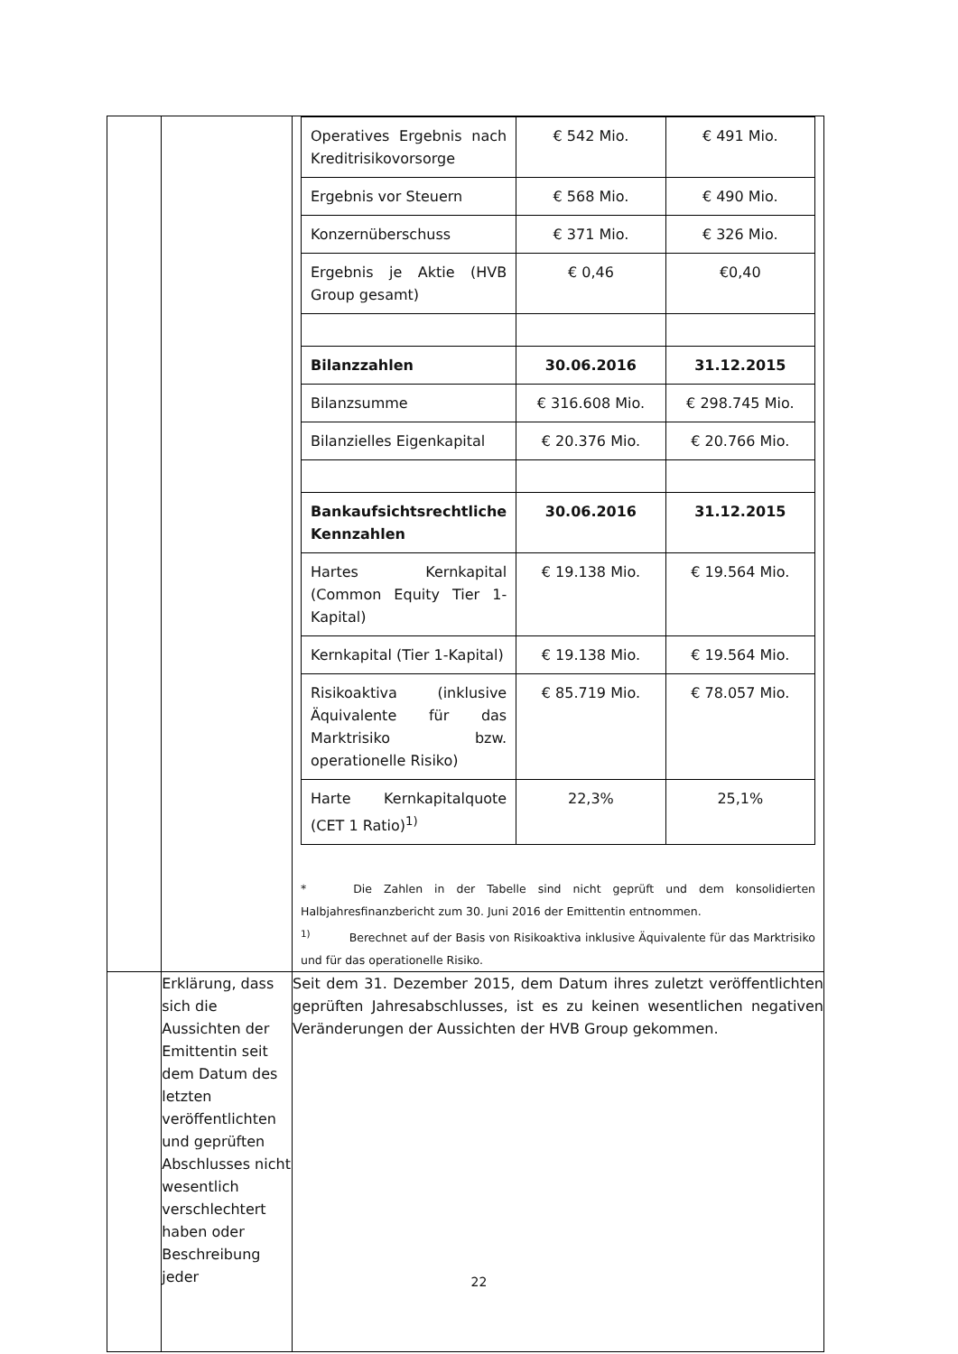| | | / Operatives Ergebnis nach Kreditrisikovorsorge / € 542 Mio. / € 491 Mio. / / Ergebnis vor Steuern / € 568 Mio. / € 490 Mio. / / Konzernüberschuss / € 371 Mio. / € 326 Mio. / / Ergebnis je Aktie (HVB Group gesamt) / € 0,46 / €0,40 / / Bilanzzahlen / 30.06.2016 / 31.12.2015 / / Bilanzsumme / € 316.608 Mio. / € 298.745 Mio. / / Bilanzielles Eigenkapital / € 20.376 Mio. / € 20.766 Mio. / / Bankaufsichtsrechtliche Kennzahlen / 30.06.2016 / 31.12.2015 / / Hartes Kernkapital (Common Equity Tier 1-Kapital) / € 19.138 Mio. / € 19.564 Mio. / / Kernkapital (Tier 1-Kapital) / € 19.138 Mio. / € 19.564 Mio. / / Risikoaktiva (inklusive Äquivalente für das Marktrisiko bzw. operationelle Risiko) / € 85.719 Mio. / € 78.057 Mio. / / Harte Kernkapitalquote (CET 1 Ratio)<sup>1)</sup> / 22,3% / 25,1% / * Die Zahlen in der Tabelle sind nicht geprüft und dem konsolidierten Halbjahresfinanzbericht zum 30. Juni 2016 der Emittentin entnommen. <sup>1)</sup> Berechnet auf der Basis von Risikoaktiva inklusive Äquivalente für das Marktrisiko und für das operationelle Risiko. |
| | Erklärung, dass sich die Aussichten der Emittentin seit dem Datum des letzten veröffentlichten und geprüften Abschlusses nicht wesentlich verschlechtert haben oder Beschreibung jeder | Seit dem 31. Dezember 2015, dem Datum ihres zuletzt veröffentlichten geprüften Jahresabschlusses, ist es zu keinen wesentlichen negativen Veränderungen der Aussichten der HVB Group gekommen. |
22